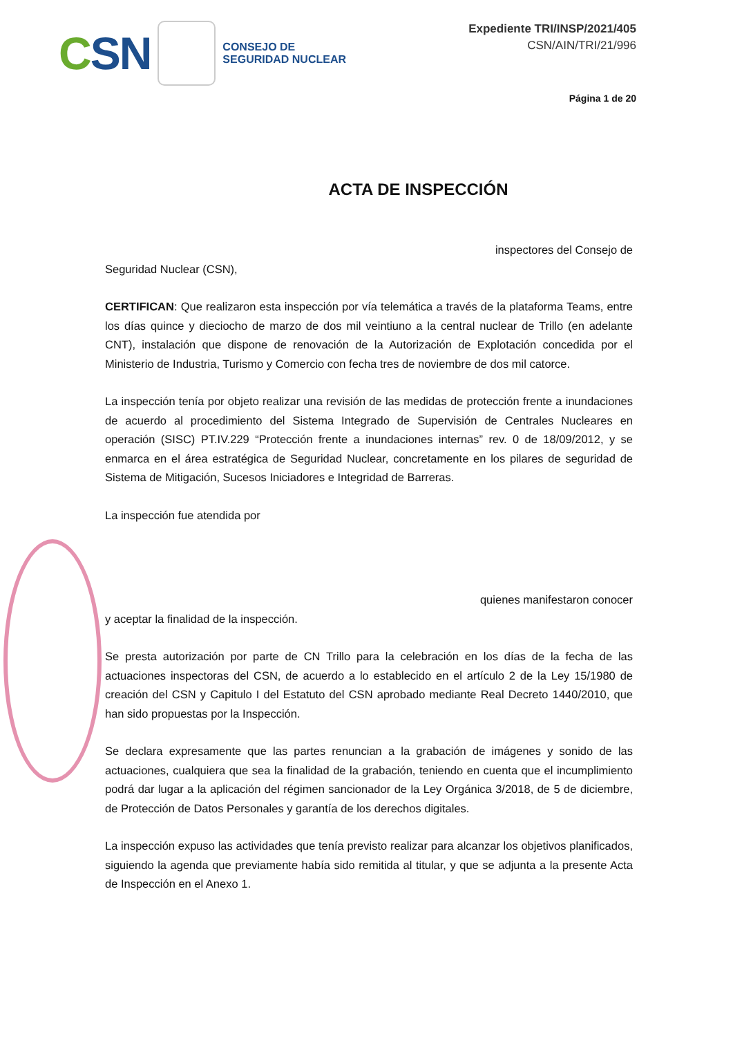CSN
CONSEJO DE
SEGURIDAD NUCLEAR
Expediente TRI/INSP/2021/405
CSN/AIN/TRI/21/996
Página 1 de 20
ACTA DE INSPECCIÓN
inspectores del Consejo de
Seguridad Nuclear (CSN),
CERTIFICAN: Que realizaron esta inspección por vía telemática a través de la plataforma Teams, entre los días quince y dieciocho de marzo de dos mil veintiuno a la central nuclear de Trillo (en adelante CNT), instalación que dispone de renovación de la Autorización de Explotación concedida por el Ministerio de Industria, Turismo y Comercio con fecha tres de noviembre de dos mil catorce.
La inspección tenía por objeto realizar una revisión de las medidas de protección frente a inundaciones de acuerdo al procedimiento del Sistema Integrado de Supervisión de Centrales Nucleares en operación (SISC) PT.IV.229 “Protección frente a inundaciones internas” rev. 0 de 18/09/2012, y se enmarca en el área estratégica de Seguridad Nuclear, concretamente en los pilares de seguridad de Sistema de Mitigación, Sucesos Iniciadores e Integridad de Barreras.
La inspección fue atendida por
quienes manifestaron conocer
y aceptar la finalidad de la inspección.
Se presta autorización por parte de CN Trillo para la celebración en los días de la fecha de las actuaciones inspectoras del CSN, de acuerdo a lo establecido en el artículo 2 de la Ley 15/1980 de creación del CSN y Capitulo I del Estatuto del CSN aprobado mediante Real Decreto 1440/2010, que han sido propuestas por la Inspección.
Se declara expresamente que las partes renuncian a la grabación de imágenes y sonido de las actuaciones, cualquiera que sea la finalidad de la grabación, teniendo en cuenta que el incumplimiento podrá dar lugar a la aplicación del régimen sancionador de la Ley Orgánica 3/2018, de 5 de diciembre, de Protección de Datos Personales y garantía de los derechos digitales.
La inspección expuso las actividades que tenía previsto realizar para alcanzar los objetivos planificados, siguiendo la agenda que previamente había sido remitida al titular, y que se adjunta a la presente Acta de Inspección en el Anexo 1.